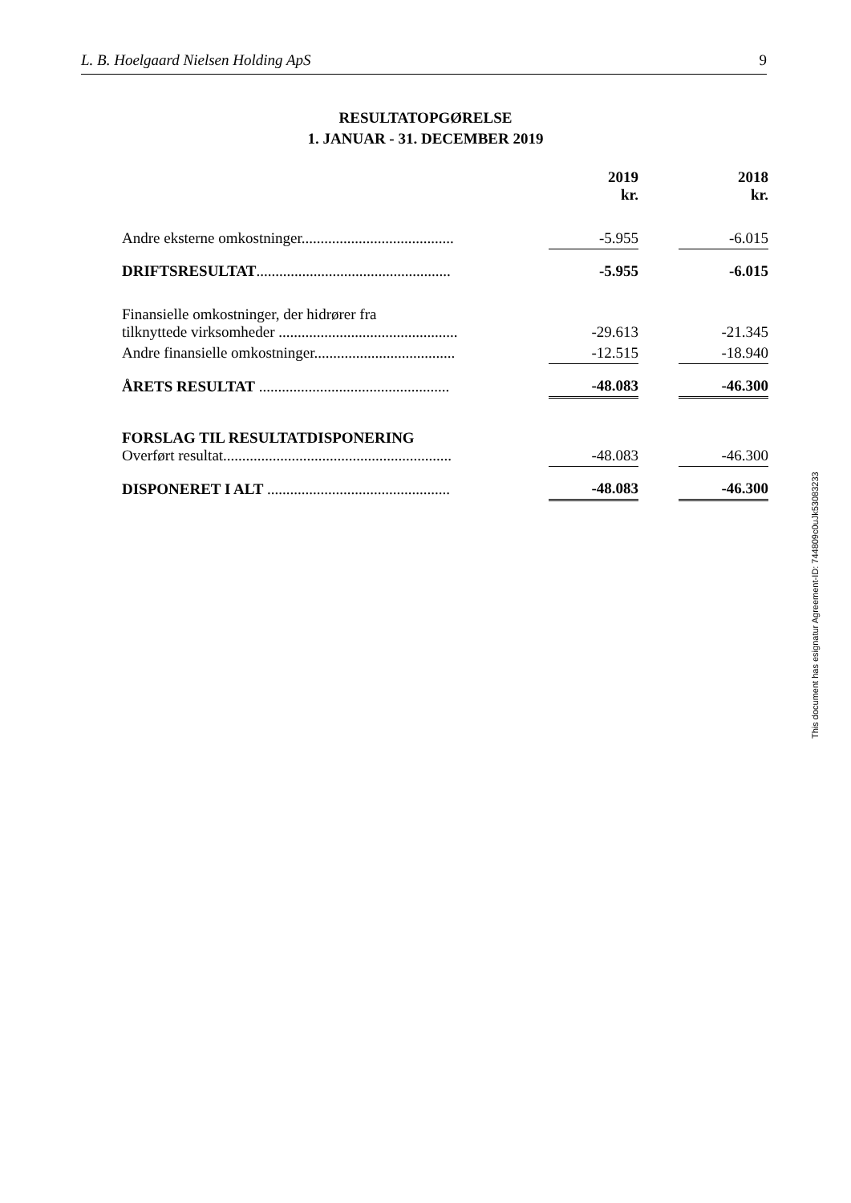L. B. Hoelgaard Nielsen Holding ApS 9
RESULTATOPGØRELSE
1. JANUAR - 31. DECEMBER 2019
| | | 2019 kr. | | 2018 kr. |
| --- | --- | --- | --- | --- |
| Andre eksterne omkostninger........................................ | | -5.955 | | -6.015 |
| DRIFTSRESULTAT ................................................... | | -5.955 | | -6.015 |
| Finansielle omkostninger, der hidrører fra tilknyttede virksomheder ............................................... | | -29.613 | | -21.345 |
| Andre finansielle omkostninger..................................... | | -12.515 | | -18.940 |
| ÅRETS RESULTAT .................................................. | | -48.083 | | -46.300 |
| FORSLAG TIL RESULTATDISPONERING Overført resultat............................................................ | | -48.083 | | -46.300 |
| DISPONERET I ALT ................................................ | | -48.083 | | -46.300 |
This document has esignatur Agreement-ID: 744809c0uJk53083233